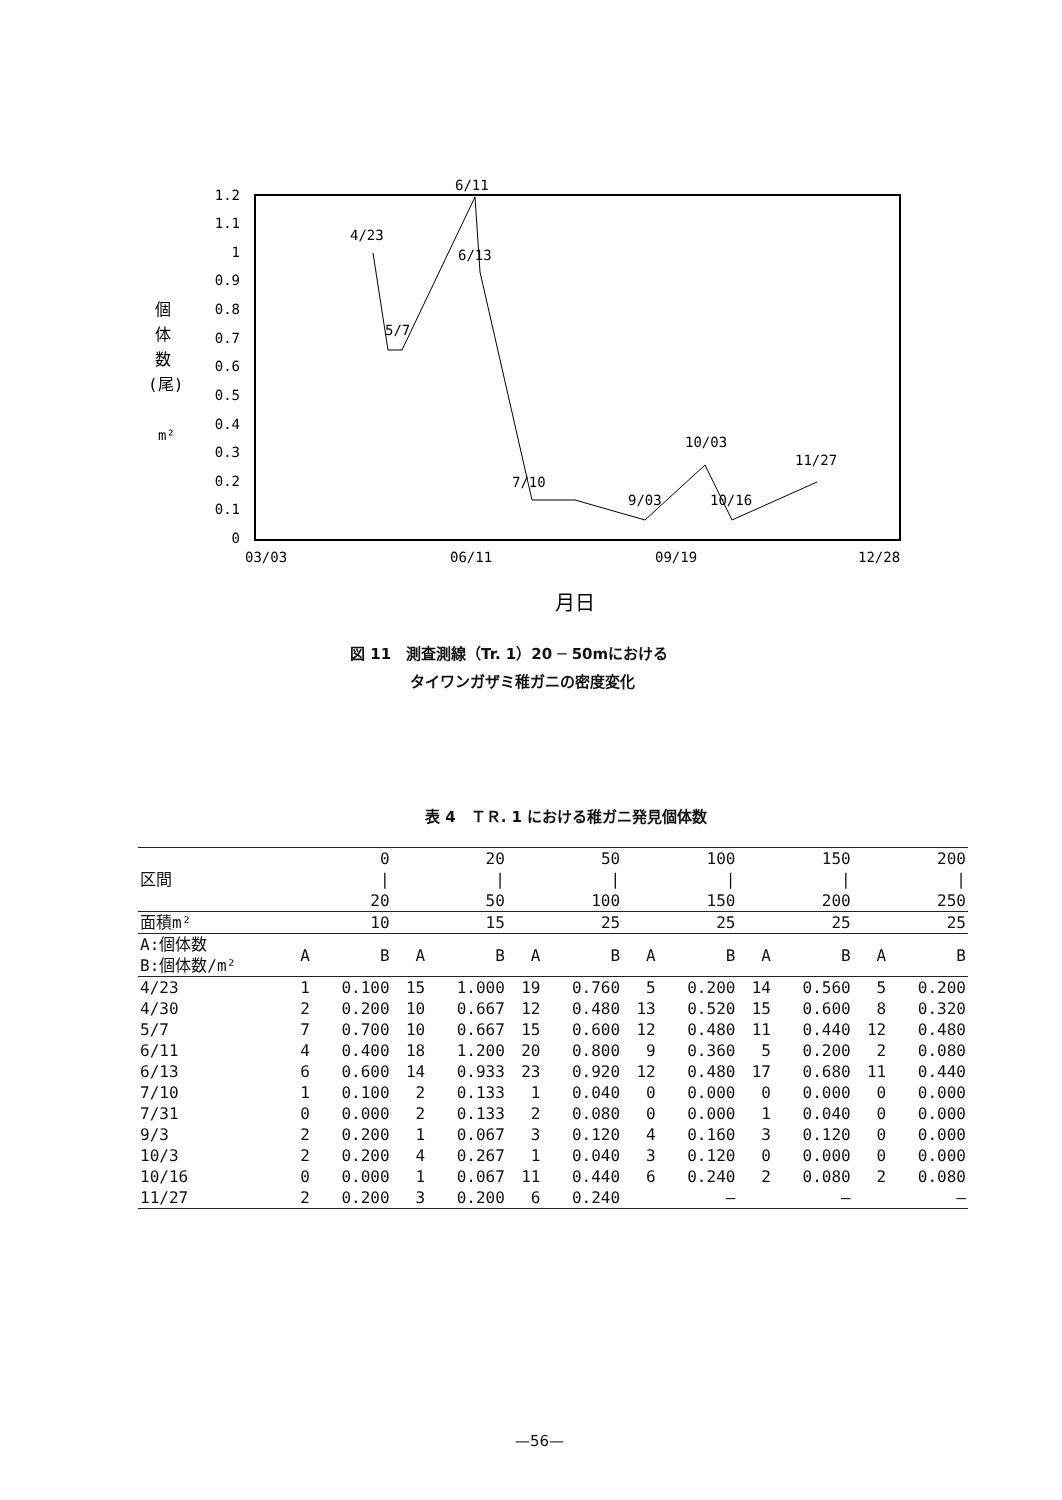1.2
1.1
1
0.9
0.8
0.7
0.6
0.5
0.4
0.3
0.2
0.1
0
03/03
06/11
09/19
12/28
月日
個
体
数
(尾)
m²
4/23
5/7
6/11
6/13
7/10
9/03
10/03
10/16
11/27
図 11　測査測線（Tr. 1）20 ─ 50mにおける
　　　　タイワンガザミ稚ガニの密度変化
表 4　ＴＲ. 1 における稚ガニ発見個体数
| 区間 | 0 / 20 | | 20 / 50 | | 50 / 100 | | 100 / 150 | | 150 / 200 | | 200 / 250 | |
| 面積m² | 10 | | 15 | | 25 | | 25 | | 25 | | 25 | |
| A:個体数 B:個体数/m² | A | B | A | B | A | B | A | B | A | B | A | B |
| 4/23 | 1 | 0.100 | 15 | 1.000 | 19 | 0.760 | 5 | 0.200 | 14 | 0.560 | 5 | 0.200 |
| 4/30 | 2 | 0.200 | 10 | 0.667 | 12 | 0.480 | 13 | 0.520 | 15 | 0.600 | 8 | 0.320 |
| 5/7 | 7 | 0.700 | 10 | 0.667 | 15 | 0.600 | 12 | 0.480 | 11 | 0.440 | 12 | 0.480 |
| 6/11 | 4 | 0.400 | 18 | 1.200 | 20 | 0.800 | 9 | 0.360 | 5 | 0.200 | 2 | 0.080 |
| 6/13 | 6 | 0.600 | 14 | 0.933 | 23 | 0.920 | 12 | 0.480 | 17 | 0.680 | 11 | 0.440 |
| 7/10 | 1 | 0.100 | 2 | 0.133 | 1 | 0.040 | 0 | 0.000 | 0 | 0.000 | 0 | 0.000 |
| 7/31 | 0 | 0.000 | 2 | 0.133 | 2 | 0.080 | 0 | 0.000 | 1 | 0.040 | 0 | 0.000 |
| 9/3 | 2 | 0.200 | 1 | 0.067 | 3 | 0.120 | 4 | 0.160 | 3 | 0.120 | 0 | 0.000 |
| 10/3 | 2 | 0.200 | 4 | 0.267 | 1 | 0.040 | 3 | 0.120 | 0 | 0.000 | 0 | 0.000 |
| 10/16 | 0 | 0.000 | 1 | 0.067 | 11 | 0.440 | 6 | 0.240 | 2 | 0.080 | 2 | 0.080 |
| 11/27 | 2 | 0.200 | 3 | 0.200 | 6 | 0.240 | — | | — | | — | |
—56—